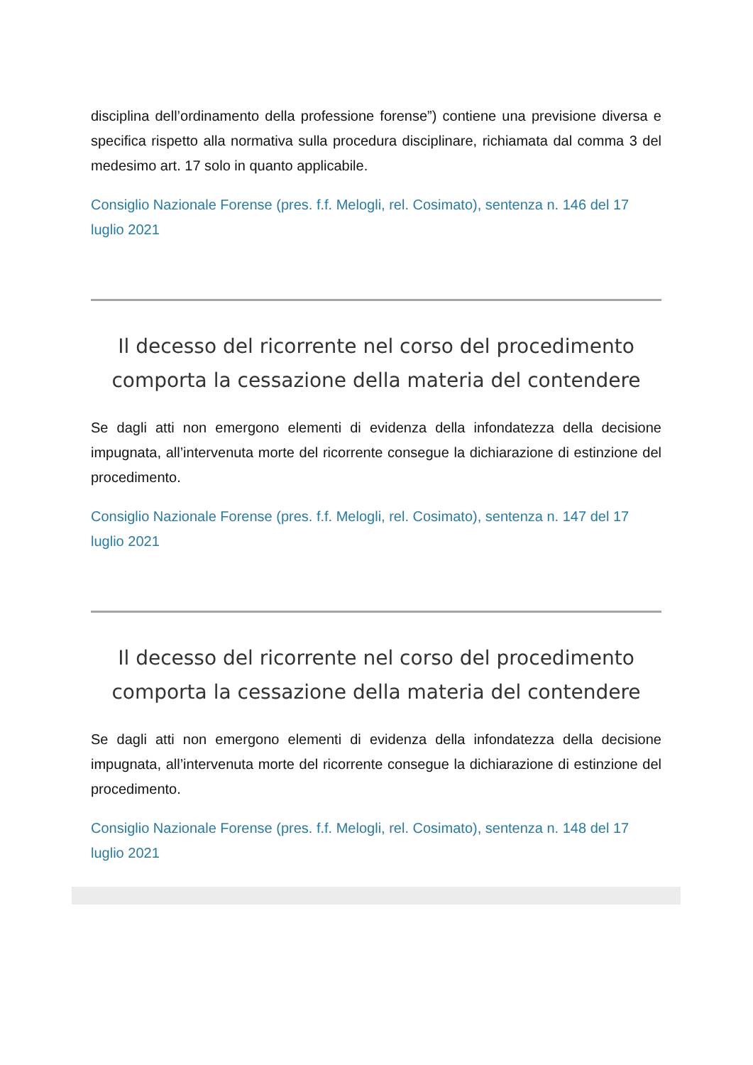disciplina dell’ordinamento della professione forense”) contiene una previsione diversa e specifica rispetto alla normativa sulla procedura disciplinare, richiamata dal comma 3 del medesimo art. 17 solo in quanto applicabile.
Consiglio Nazionale Forense (pres. f.f. Melogli, rel. Cosimato), sentenza n. 146 del 17 luglio 2021
Il decesso del ricorrente nel corso del procedimento comporta la cessazione della materia del contendere
Se dagli atti non emergono elementi di evidenza della infondatezza della decisione impugnata, all’intervenuta morte del ricorrente consegue la dichiarazione di estinzione del procedimento.
Consiglio Nazionale Forense (pres. f.f. Melogli, rel. Cosimato), sentenza n. 147 del 17 luglio 2021
Il decesso del ricorrente nel corso del procedimento comporta la cessazione della materia del contendere
Se dagli atti non emergono elementi di evidenza della infondatezza della decisione impugnata, all’intervenuta morte del ricorrente consegue la dichiarazione di estinzione del procedimento.
Consiglio Nazionale Forense (pres. f.f. Melogli, rel. Cosimato), sentenza n. 148 del 17 luglio 2021